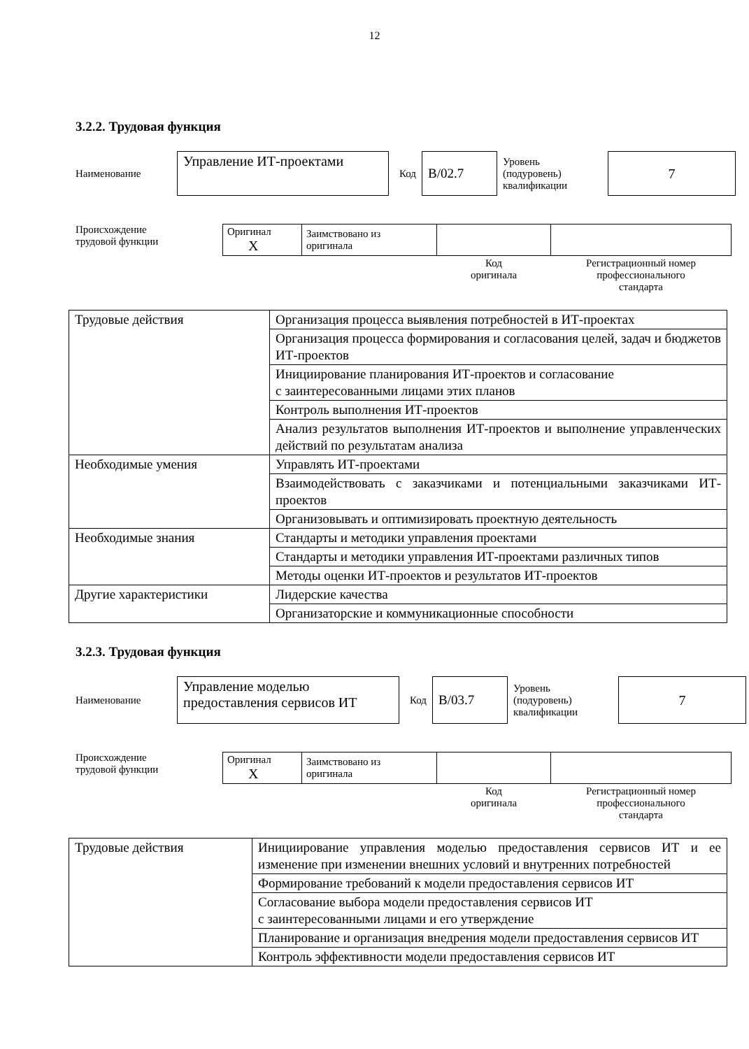12
3.2.2. Трудовая функция
Наименование
Управление ИТ-проектами
Код
B/02.7
Уровень
(подуровень)
квалификации
7
Происхождение
трудовой функции
| Оригинал X | Заимствовано из оригинала | | |
| | | Код оригинала | Регистрационный номер профессионального стандарта |
| Трудовые действия | Организация процесса выявления потребностей в ИТ-проектах |
| | Организация процесса формирования и согласования целей, задач и бюджетов ИТ-проектов |
| | Инициирование планирования ИТ-проектов и согласование с заинтересованными лицами этих планов |
| | Контроль выполнения ИТ-проектов |
| | Анализ результатов выполнения ИТ-проектов и выполнение управленческих действий по результатам анализа |
| Необходимые умения | Управлять ИТ-проектами |
| | Взаимодействовать с заказчиками и потенциальными заказчиками ИТ-проектов |
| | Организовывать и оптимизировать проектную деятельность |
| Необходимые знания | Стандарты и методики управления проектами |
| | Стандарты и методики управления ИТ-проектами различных типов |
| | Методы оценки ИТ-проектов и результатов ИТ-проектов |
| Другие характеристики | Лидерские качества |
| | Организаторские и коммуникационные способности |
3.2.3. Трудовая функция
Наименование
Управление моделью
предоставления сервисов ИТ
Код
B/03.7
Уровень
(подуровень)
квалификации
7
Происхождение
трудовой функции
| Оригинал X | Заимствовано из оригинала | | |
| | | Код оригинала | Регистрационный номер профессионального стандарта |
| Трудовые действия | Инициирование управления моделью предоставления сервисов ИТ и ее изменение при изменении внешних условий и внутренних потребностей |
| | Формирование требований к модели предоставления сервисов ИТ |
| | Согласование выбора модели предоставления сервисов ИТ с заинтересованными лицами и его утверждение |
| | Планирование и организация внедрения модели предоставления сервисов ИТ |
| | Контроль эффективности модели предоставления сервисов ИТ |